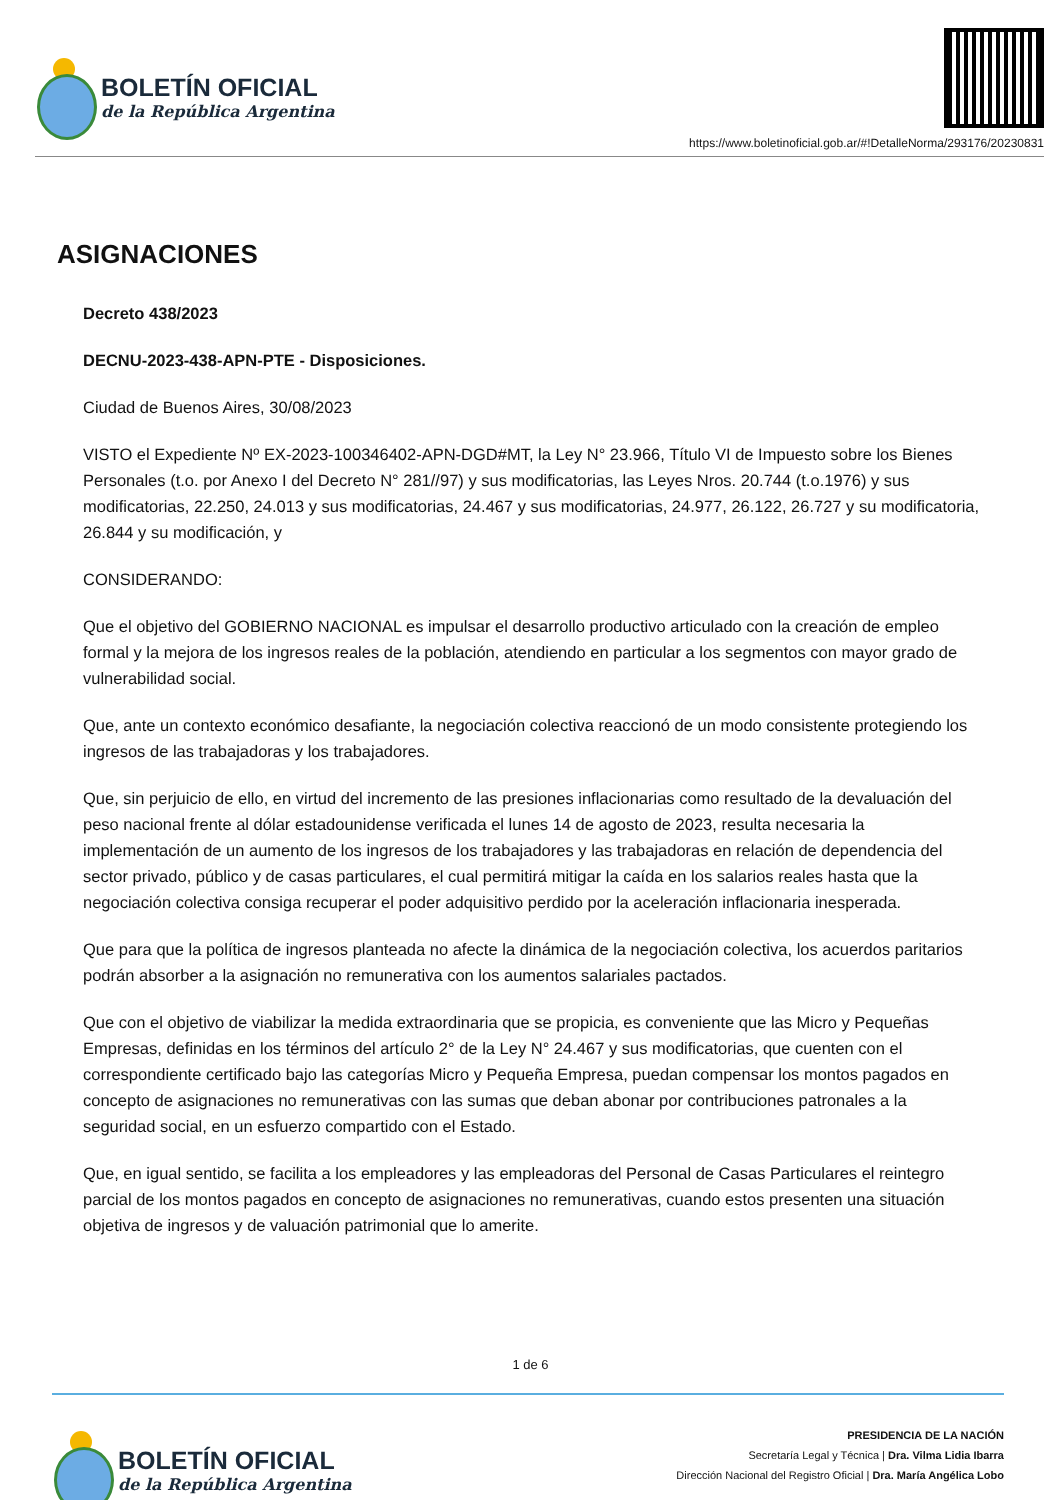BOLETÍN OFICIAL
de la República Argentina
https://www.boletinoficial.gob.ar/#!DetalleNorma/293176/20230831
ASIGNACIONES
Decreto 438/2023
DECNU-2023-438-APN-PTE - Disposiciones.
Ciudad de Buenos Aires, 30/08/2023
VISTO el Expediente Nº EX-2023-100346402-APN-DGD#MT, la Ley N° 23.966, Título VI de Impuesto sobre los Bienes Personales (t.o. por Anexo I del Decreto N° 281//97) y sus modificatorias, las Leyes Nros. 20.744 (t.o.1976) y sus modificatorias, 22.250, 24.013 y sus modificatorias, 24.467 y sus modificatorias, 24.977, 26.122, 26.727 y su modificatoria, 26.844 y su modificación, y
CONSIDERANDO:
Que el objetivo del GOBIERNO NACIONAL es impulsar el desarrollo productivo articulado con la creación de empleo formal y la mejora de los ingresos reales de la población, atendiendo en particular a los segmentos con mayor grado de vulnerabilidad social.
Que, ante un contexto económico desafiante, la negociación colectiva reaccionó de un modo consistente protegiendo los ingresos de las trabajadoras y los trabajadores.
Que, sin perjuicio de ello, en virtud del incremento de las presiones inflacionarias como resultado de la devaluación del peso nacional frente al dólar estadounidense verificada el lunes 14 de agosto de 2023, resulta necesaria la implementación de un aumento de los ingresos de los trabajadores y las trabajadoras en relación de dependencia del sector privado, público y de casas particulares, el cual permitirá mitigar la caída en los salarios reales hasta que la negociación colectiva consiga recuperar el poder adquisitivo perdido por la aceleración inflacionaria inesperada.
Que para que la política de ingresos planteada no afecte la dinámica de la negociación colectiva, los acuerdos paritarios podrán absorber a la asignación no remunerativa con los aumentos salariales pactados.
Que con el objetivo de viabilizar la medida extraordinaria que se propicia, es conveniente que las Micro y Pequeñas Empresas, definidas en los términos del artículo 2° de la Ley N° 24.467 y sus modificatorias, que cuenten con el correspondiente certificado bajo las categorías Micro y Pequeña Empresa, puedan compensar los montos pagados en concepto de asignaciones no remunerativas con las sumas que deban abonar por contribuciones patronales a la seguridad social, en un esfuerzo compartido con el Estado.
Que, en igual sentido, se facilita a los empleadores y las empleadoras del Personal de Casas Particulares el reintegro parcial de los montos pagados en concepto de asignaciones no remunerativas, cuando estos presenten una situación objetiva de ingresos y de valuación patrimonial que lo amerite.
1 de 6
BOLETÍN OFICIAL
de la República Argentina
PRESIDENCIA DE LA NACIÓN
Secretaría Legal y Técnica | Dra. Vilma Lidia Ibarra
Dirección Nacional del Registro Oficial | Dra. María Angélica Lobo